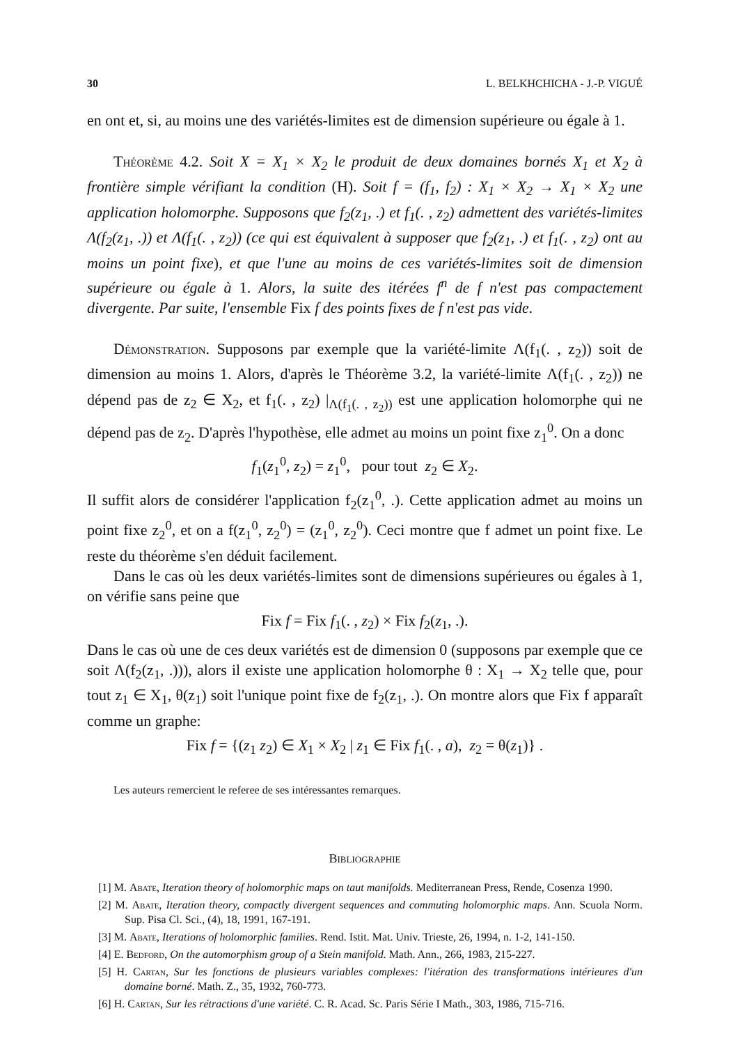30 L. BELKHCHICHA - J.-P. VIGUÉ
en ont et, si, au moins une des variétés-limites est de dimension supérieure ou égale à 1.
Théorème 4.2. Soit X = X<sub>1</sub> × X<sub>2</sub> le produit de deux domaines bornés X<sub>1</sub> et X<sub>2</sub> à frontière simple vérifiant la condition (H). Soit f = (f<sub>1</sub>, f<sub>2</sub>) : X<sub>1</sub> × X<sub>2</sub> → X<sub>1</sub> × X<sub>2</sub> une application holomorphe. Supposons que f<sub>2</sub>(z<sub>1</sub>, .) et f<sub>1</sub>(. , z<sub>2</sub>) admettent des variétés-limites Λ(f<sub>2</sub>(z<sub>1</sub>, .)) et Λ(f<sub>1</sub>(. , z<sub>2</sub>)) (ce qui est équivalent à supposer que f<sub>2</sub>(z<sub>1</sub>, .) et f<sub>1</sub>(. , z<sub>2</sub>) ont au moins un point fixe), et que l'une au moins de ces variétés-limites soit de dimension supérieure ou égale à 1. Alors, la suite des itérées f<sup>n</sup> de f n'est pas compactement divergente. Par suite, l'ensemble Fix f des points fixes de f n'est pas vide.
Démonstration. Supposons par exemple que la variété-limite Λ(f<sub>1</sub>(. , z<sub>2</sub>)) soit de dimension au moins 1. Alors, d'après le Théorème 3.2, la variété-limite Λ(f<sub>1</sub>(. , z<sub>2</sub>)) ne dépend pas de z<sub>2</sub> ∈ X<sub>2</sub>, et f<sub>1</sub>(. , z<sub>2</sub>) |<sub>Λ(f<sub>1</sub>(. , z<sub>2</sub>))</sub> est une application holomorphe qui ne dépend pas de z<sub>2</sub>. D'après l'hypothèse, elle admet au moins un point fixe z<sub>1</sub><sup>0</sup>. On a donc
f<sub>1</sub>(z<sub>1</sub><sup>0</sup>, z<sub>2</sub>) = z<sub>1</sub><sup>0</sup>, pour tout z<sub>2</sub> ∈ X<sub>2</sub>.
Il suffit alors de considérer l'application f<sub>2</sub>(z<sub>1</sub><sup>0</sup>, .). Cette application admet au moins un point fixe z<sub>2</sub><sup>0</sup>, et on a f(z<sub>1</sub><sup>0</sup>, z<sub>2</sub><sup>0</sup>) = (z<sub>1</sub><sup>0</sup>, z<sub>2</sub><sup>0</sup>). Ceci montre que f admet un point fixe. Le reste du théorème s'en déduit facilement.
Dans le cas où les deux variétés-limites sont de dimensions supérieures ou égales à 1, on vérifie sans peine que
Fix f = Fix f<sub>1</sub>(. , z<sub>2</sub>) × Fix f<sub>2</sub>(z<sub>1</sub>, .).
Dans le cas où une de ces deux variétés est de dimension 0 (supposons par exemple que ce soit Λ(f<sub>2</sub>(z<sub>1</sub>, .))), alors il existe une application holomorphe θ : X<sub>1</sub> → X<sub>2</sub> telle que, pour tout z<sub>1</sub> ∈ X<sub>1</sub>, θ(z<sub>1</sub>) soit l'unique point fixe de f<sub>2</sub>(z<sub>1</sub>, .). On montre alors que Fix f apparaît comme un graphe:
Fix f = {(z<sub>1</sub> z<sub>2</sub>) ∈ X<sub>1</sub> × X<sub>2</sub> | z<sub>1</sub> ∈ Fix f<sub>1</sub>(. , a), z<sub>2</sub> = θ(z<sub>1</sub>)} .
Les auteurs remercient le referee de ses intéressantes remarques.
Bibliographie
[1] M. Abate, Iteration theory of holomorphic maps on taut manifolds. Mediterranean Press, Rende, Cosenza 1990.
[2] M. Abate, Iteration theory, compactly divergent sequences and commuting holomorphic maps. Ann. Scuola Norm. Sup. Pisa Cl. Sci., (4), 18, 1991, 167-191.
[3] M. Abate, Iterations of holomorphic families. Rend. Istit. Mat. Univ. Trieste, 26, 1994, n. 1-2, 141-150.
[4] E. Bedford, On the automorphism group of a Stein manifold. Math. Ann., 266, 1983, 215-227.
[5] H. Cartan, Sur les fonctions de plusieurs variables complexes: l'itération des transformations intérieures d'un domaine borné. Math. Z., 35, 1932, 760-773.
[6] H. Cartan, Sur les rétractions d'une variété. C. R. Acad. Sc. Paris Série I Math., 303, 1986, 715-716.